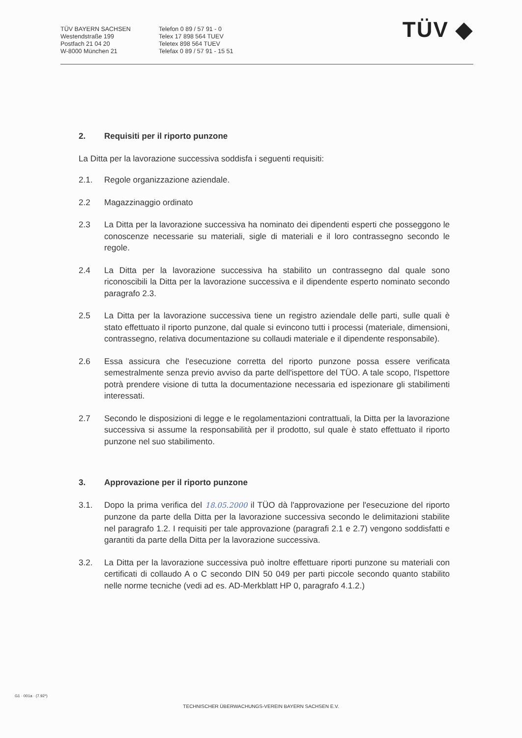TÜV BAYERN SACHSEN
Westendstraße 199
Postfach 21 04 20
W-8000 München 21
Telefon 0 89 / 57 91 - 0
Telex 17 898 564 TUEV
Teletex 898 564 TUEV
Telefax 0 89 / 57 91 - 15 51
TÜV ◆
2. Requisiti per il riporto punzone
La Ditta per la lavorazione successiva soddisfa i seguenti requisiti:
2.1. Regole organizzazione aziendale.
2.2 Magazzinaggio ordinato
2.3 La Ditta per la lavorazione successiva ha nominato dei dipendenti esperti che posseggono le conoscenze necessarie su materiali, sigle di materiali e il loro contrassegno secondo le regole.
2.4 La Ditta per la lavorazione successiva ha stabilito un contrassegno dal quale sono riconoscibili la Ditta per la lavorazione successiva e il dipendente esperto nominato secondo paragrafo 2.3.
2.5 La Ditta per la lavorazione successiva tiene un registro aziendale delle parti, sulle quali è stato effettuato il riporto punzone, dal quale si evincono tutti i processi (materiale, dimensioni, contrassegno, relativa documentazione su collaudi materiale e il dipendente responsabile).
2.6 Essa assicura che l'esecuzione corretta del riporto punzone possa essere verificata semestralmente senza previo avviso da parte dell'ispettore del TÜO. A tale scopo, l'Ispettore potrà prendere visione di tutta la documentazione necessaria ed ispezionare gli stabilimenti interessati.
2.7 Secondo le disposizioni di legge e le regolamentazioni contrattuali, la Ditta per la lavorazione successiva si assume la responsabilità per il prodotto, sul quale è stato effettuato il riporto punzone nel suo stabilimento.
3. Approvazione per il riporto punzone
3.1. Dopo la prima verifica del 18.05.2000 il TÜO dà l'approvazione per l'esecuzione del riporto punzone da parte della Ditta per la lavorazione successiva secondo le delimitazioni stabilite nel paragrafo 1.2. I requisiti per tale approvazione (paragrafi 2.1 e 2.7) vengono soddisfatti e garantiti da parte della Ditta per la lavorazione successiva.
3.2. La Ditta per la lavorazione successiva può inoltre effettuare riporti punzone su materiali con certificati di collaudo A o C secondo DIN 50 049 per parti piccole secondo quanto stabilito nelle norme tecniche (vedi ad es. AD-Merkblatt HP 0, paragrafo 4.1.2.)
G1 · 001a · (7.92*)
TECHNISCHER ÜBERWACHUNGS-VEREIN BAYERN SACHSEN E.V.